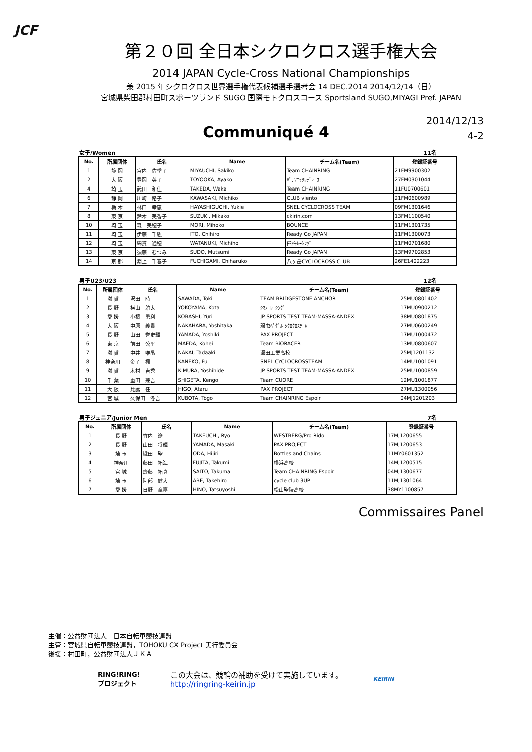JCF
第２０回 全日本シクロクロス選手権大会
2014 JAPAN Cycle-Cross National Championships
兼 2015 年シクロクロス世界選手権代表候補選手選考会 14 DEC.2014 2014/12/14（日）
宮城県柴田郡村田町スポーツランド SUGO 国際モトクロスコース Sportsland SUGO,MIYAGI Pref. JAPAN
Communiqué 4
2014/12/13
4-2
女子/Women 11名
| No. | 所属団体 | 氏名 | Name | チーム名(Team) | 登録証番号 |
| --- | --- | --- | --- | --- | --- |
| 1 | 静 岡 | 宮内 佐季子 | MIYAUCHI, Sakiko | Team CHAINRING | 21FM9900302 |
| 2 | 大 阪 | 豊岡 英子 | TOYOOKA, Ayako | ﾊﾟﾅｿﾆｯｸﾚﾃﾞｨｰｽ | 27FM0301044 |
| 4 | 埼 玉 | 武田 和佳 | TAKEDA, Waka | Team CHAINRING | 11FU0700601 |
| 6 | 静 岡 | 川崎 路子 | KAWASAKI, Michiko | CLUB viento | 21FM0600989 |
| 7 | 栃 木 | 林口 幸恵 | HAYASHIGUCHI, Yukie | SNEL CYCLOCROSS TEAM | 09FM1301646 |
| 8 | 東 京 | 鈴木 美香子 | SUZUKI, Mikako | ckirin.com | 13FM1100540 |
| 10 | 埼 玉 | 森 美穂子 | MORI, Mihoko | BOUNCE | 11FM1301735 |
| 11 | 埼 玉 | 伊藤 千紘 | ITO, Chihiro | Ready Go JAPAN | 11FM1300073 |
| 12 | 埼 玉 | 綿貫 通穂 | WATANUKI, Michiho | 臼杵ﾚｰｼﾝｸﾞ | 11FM0701680 |
| 13 | 東 京 | 須藤 むつみ | SUDO, Mutsumi | Ready Go JAPAN | 13FM9702853 |
| 14 | 京 都 | 淵上 千春子 | FUCHIGAMI, Chiharuko | 八ヶ岳CYCLOCROSS CLUB | 26FE1402223 |
男子U23/U23 12名
| No. | 所属団体 | 氏名 | Name | チーム名(Team) | 登録証番号 |
| --- | --- | --- | --- | --- | --- |
| 1 | 滋 賀 | 沢田 時 | SAWADA, Toki | TEAM BRIDGESTONE ANCHOR | 25MU0801402 |
| 2 | 長 野 | 横山 航太 | YOKOYAMA, Kota | ｼﾏﾉｰﾚｰｼﾝｸﾞ | 17MU0900212 |
| 3 | 愛 媛 | 小橋 勇利 | KOBASHI, Yuri | JP SPORTS TEST TEAM-MASSA-ANDEX | 38MU0801875 |
| 4 | 大 阪 | 中原 義貴 | NAKAHARA, Yoshitaka | 弱虫ﾍﾟﾀﾞﾙ ｼｸﾛｸﾛｽﾁｰﾑ | 27MU0600249 |
| 5 | 長 野 | 山田 誉史輝 | YAMADA, Yoshiki | PAX PROJECT | 17MU1000472 |
| 6 | 東 京 | 前田 公平 | MAEDA, Kohei | Team BiORACER | 13MU0800607 |
| 7 | 滋 賀 | 中井 唯晶 | NAKAI, Tadaaki | 瀬田工業高校 | 25MJ1201132 |
| 8 | 神奈川 | 金子 楓 | KANEKO, Fu | SNEL CYCLOCROSSTEAM | 14MU1001091 |
| 9 | 滋 賀 | 木村 吉秀 | KIMURA, Yoshihide | JP SPORTS TEST TEAM-MASSA-ANDEX | 25MU1000859 |
| 10 | 千 葉 | 重田 兼吾 | SHIGETA, Kengo | Team CUORE | 12MU1001877 |
| 11 | 大 阪 | 比護 任 | HIGO, Ataru | PAX PROJECT | 27MU1300056 |
| 12 | 宮 城 | 久保田 冬吾 | KUBOTA, Togo | Team CHAINRING Espoir | 04MJ1201203 |
男子ジュニア/Junior Men 7名
| No. | 所属団体 | 氏名 | Name | チーム名(Team) | 登録証番号 |
| --- | --- | --- | --- | --- | --- |
| 1 | 長 野 | 竹内 遼 | TAKEUCHI, Ryo | WESTBERG/Pro Rido | 17MJ1200655 |
| 2 | 長 野 | 山田 将輝 | YAMADA, Masaki | PAX PROJECT | 17MJ1200653 |
| 3 | 埼 玉 | 織田 聖 | ODA, Hijiri | Bottles and Chains | 11MY0601352 |
| 4 | 神奈川 | 藤田 拓海 | FUJITA, Takumi | 横浜高校 | 14MJ1200515 |
| 5 | 宮 城 | 齋藤 拓真 | SAITO, Takuma | Team CHAINRING Espoir | 04MJ1300677 |
| 6 | 埼 玉 | 阿部 健大 | ABE, Takehiro | cycle club 3UP | 11MJ1301064 |
| 7 | 愛 媛 | 日野 竜嘉 | HINO, Tatsuyoshi | 松山聖陵高校 | 38MY1100857 |
Commissaires Panel
主催：公益財団法人　日本自転車競技連盟
主管：宮城県自転車競技連盟，TOHOKU CX Project 実行委員会
後援：村田町，公益財団法人ＪＫＡ
RING!RING!
プロジェクト
この大会は、競輪の補助を受けて実施しています。
http://ringring-keirin.jp
KEIRIN